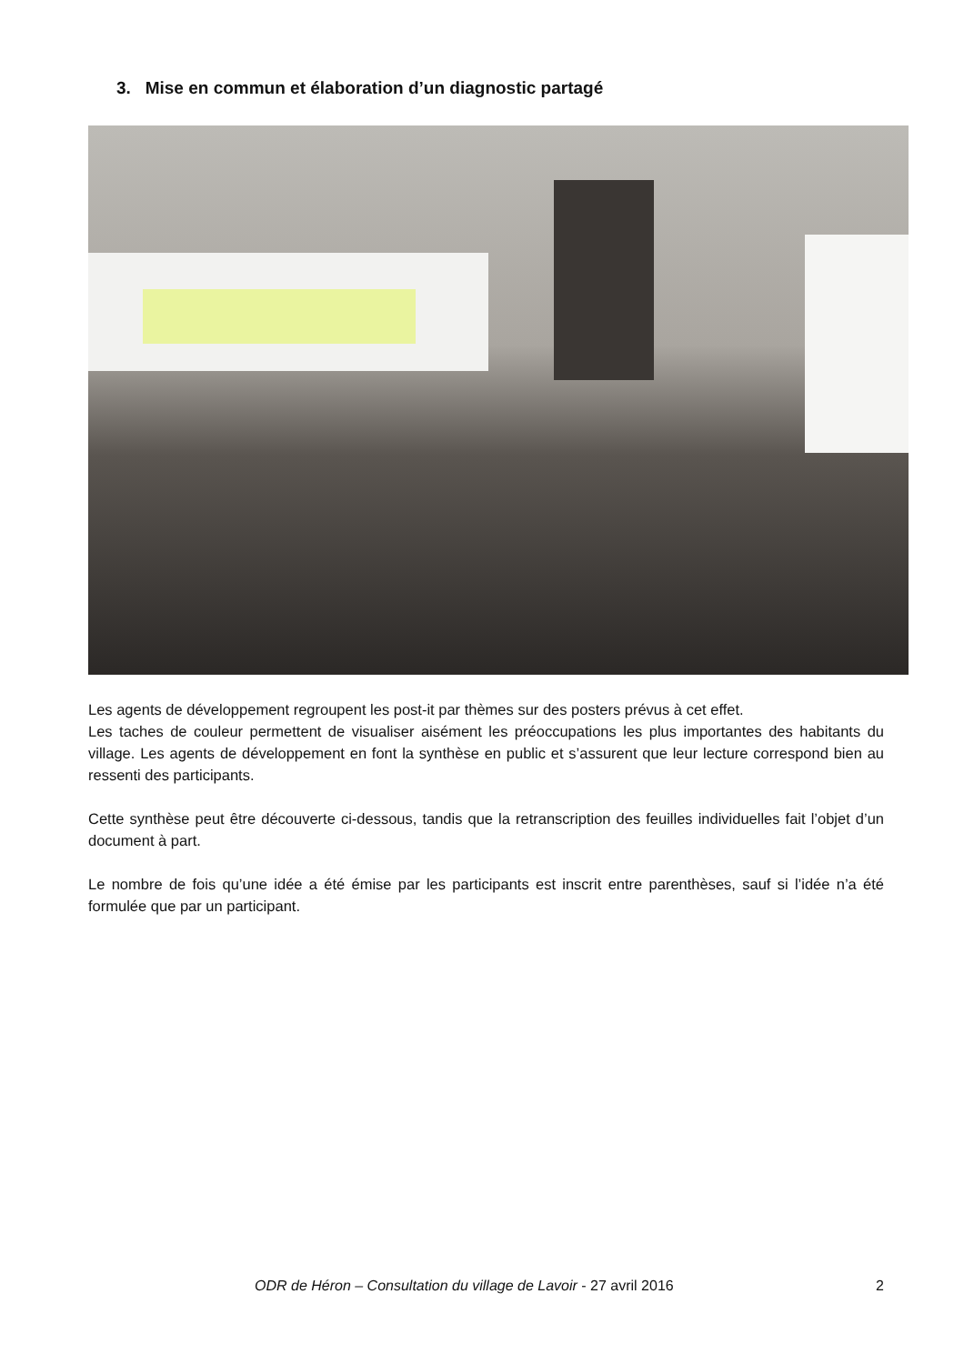3. Mise en commun et élaboration d’un diagnostic partagé
Les agents de développement regroupent les post-it par thèmes sur des posters prévus à cet effet.
Les taches de couleur permettent de visualiser aisément les préoccupations les plus importantes des habitants du village. Les agents de développement en font la synthèse en public et s’assurent que leur lecture correspond bien au ressenti des participants.
Cette synthèse peut être découverte ci-dessous, tandis que la retranscription des feuilles individuelles fait l’objet d’un document à part.
Le nombre de fois qu’une idée a été émise par les participants est inscrit entre parenthèses, sauf si l’idée n’a été formulée que par un participant.
ODR de Héron – Consultation du village de Lavoir - 27 avril 2016 2